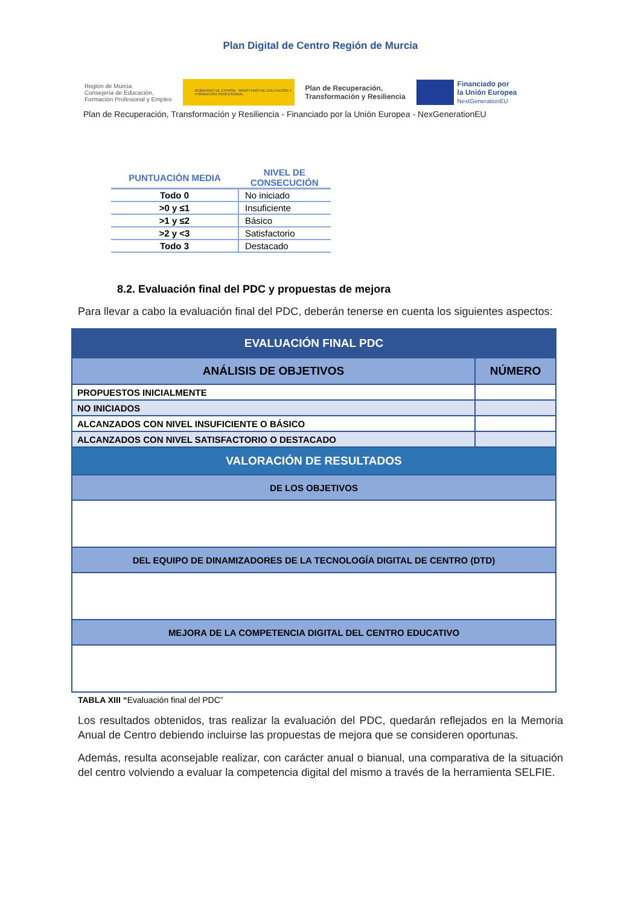Plan Digital de Centro Región de Murcia
Región de Murcia
Consejería de Educación,
Formación Profesional y Empleo
GOBIERNO DE ESPAÑA MINISTERIO DE EDUCACIÓN Y FORMACIÓN PROFESIONAL
Plan de Recuperación,
Transformación y Resiliencia
Financiado por
la Unión Europea
NextGenerationEU
Plan de Recuperación, Transformación y Resiliencia - Financiado por la Unión Europea - NexGenerationEU
| PUNTUACIÓN MEDIA | NIVEL DE CONSECUCIÓN |
| --- | --- |
| Todo 0 | No iniciado |
| >0 y ≤1 | Insuficiente |
| >1 y ≤2 | Básico |
| >2 y <3 | Satisfactorio |
| Todo 3 | Destacado |
8.2. Evaluación final del PDC y propuestas de mejora
Para llevar a cabo la evaluación final del PDC, deberán tenerse en cuenta los siguientes aspectos:
| EVALUACIÓN FINAL PDC | |
| --- | --- |
| ANÁLISIS DE OBJETIVOS | NÚMERO |
| PROPUESTOS INICIALMENTE | |
| NO INICIADOS | |
| ALCANZADOS CON NIVEL INSUFICIENTE O BÁSICO | |
| ALCANZADOS CON NIVEL SATISFACTORIO O DESTACADO | |
| VALORACIÓN DE RESULTADOS | |
| DE LOS OBJETIVOS | |
| DEL EQUIPO DE DINAMIZADORES DE LA TECNOLOGÍA DIGITAL DE CENTRO (DTD) | |
| MEJORA DE LA COMPETENCIA DIGITAL DEL CENTRO EDUCATIVO | |
TABLA XIII “Evaluación final del PDC”
Los resultados obtenidos, tras realizar la evaluación del PDC, quedarán reflejados en la Memoria Anual de Centro debiendo incluirse las propuestas de mejora que se consideren oportunas.
Además, resulta aconsejable realizar, con carácter anual o bianual, una comparativa de la situación del centro volviendo a evaluar la competencia digital del mismo a través de la herramienta SELFIE.